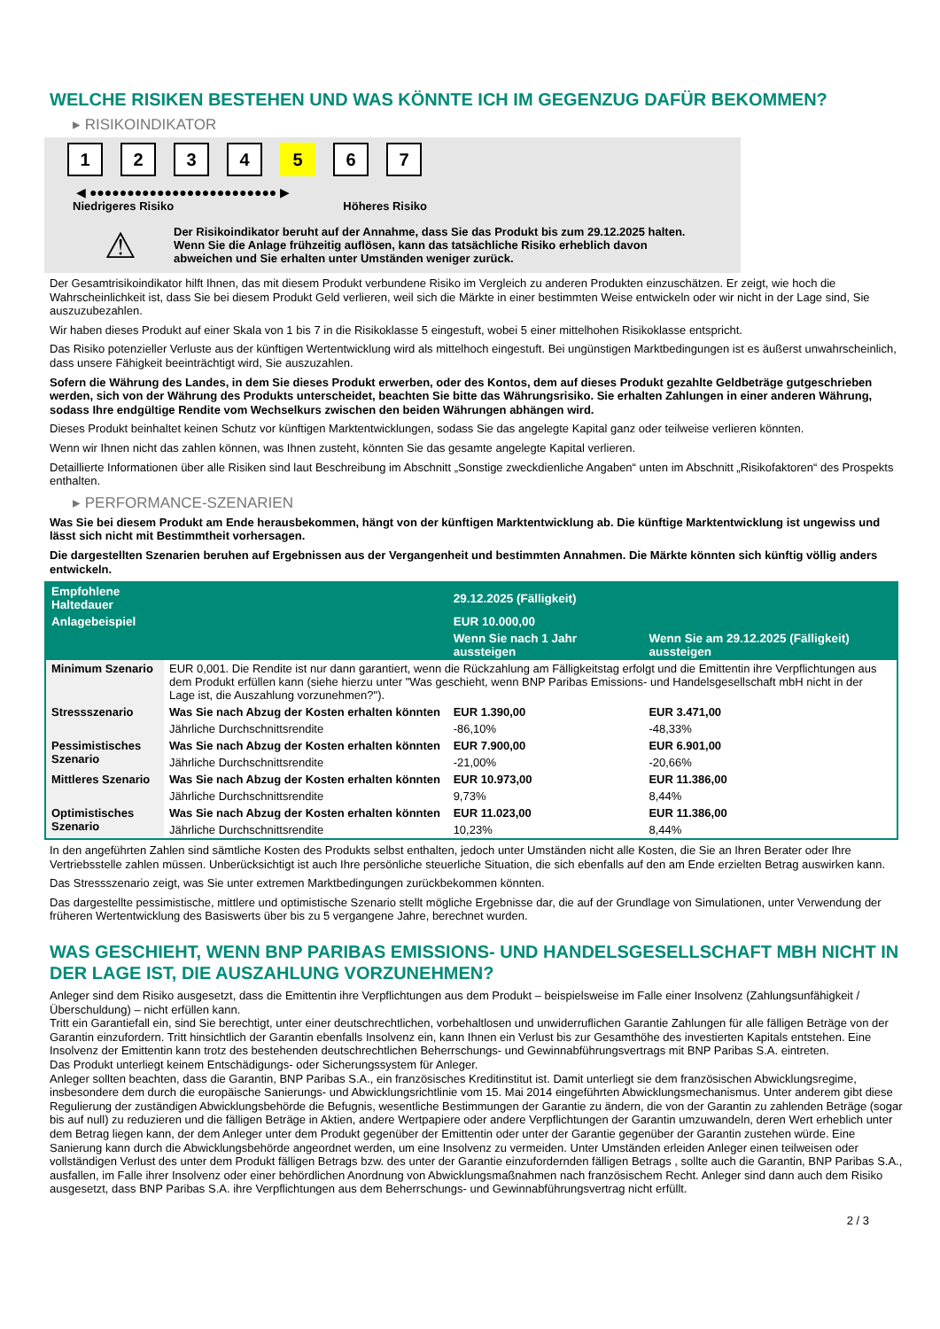WELCHE RISIKEN BESTEHEN UND WAS KÖNNTE ICH IM GEGENZUG DAFÜR BEKOMMEN?
▸ RISIKOINDIKATOR
1234 5 6 7
◀ ●●●●●●●●●●●●●●●●●●●●●●●●● ▶
Niedrigeres Risiko Höheres Risiko
⚠
Der Risikoindikator beruht auf der Annahme, dass Sie das Produkt bis zum 29.12.2025 halten.
Wenn Sie die Anlage frühzeitig auflösen, kann das tatsächliche Risiko erheblich davon abweichen und Sie erhalten unter Umständen weniger zurück.
Der Gesamtrisikoindikator hilft Ihnen, das mit diesem Produkt verbundene Risiko im Vergleich zu anderen Produkten einzuschätzen. Er zeigt, wie hoch die Wahrscheinlichkeit ist, dass Sie bei diesem Produkt Geld verlieren, weil sich die Märkte in einer bestimmten Weise entwickeln oder wir nicht in der Lage sind, Sie auszuzubezahlen.
Wir haben dieses Produkt auf einer Skala von 1 bis 7 in die Risikoklasse 5 eingestuft, wobei 5 einer mittelhohen Risikoklasse entspricht.
Das Risiko potenzieller Verluste aus der künftigen Wertentwicklung wird als mittelhoch eingestuft. Bei ungünstigen Marktbedingungen ist es äußerst unwahrscheinlich, dass unsere Fähigkeit beeinträchtigt wird, Sie auszuzahlen.
Sofern die Währung des Landes, in dem Sie dieses Produkt erwerben, oder des Kontos, dem auf dieses Produkt gezahlte Geldbeträge gutgeschrieben werden, sich von der Währung des Produkts unterscheidet, beachten Sie bitte das Währungsrisiko. Sie erhalten Zahlungen in einer anderen Währung, sodass Ihre endgültige Rendite vom Wechselkurs zwischen den beiden Währungen abhängen wird.
Dieses Produkt beinhaltet keinen Schutz vor künftigen Marktentwicklungen, sodass Sie das angelegte Kapital ganz oder teilweise verlieren könnten.
Wenn wir Ihnen nicht das zahlen können, was Ihnen zusteht, könnten Sie das gesamte angelegte Kapital verlieren.
Detaillierte Informationen über alle Risiken sind laut Beschreibung im Abschnitt „Sonstige zweckdienliche Angaben“ unten im Abschnitt „Risikofaktoren“ des Prospekts enthalten.
▸ PERFORMANCE-SZENARIEN
Was Sie bei diesem Produkt am Ende herausbekommen, hängt von der künftigen Marktentwicklung ab. Die künftige Marktentwicklung ist ungewiss und lässt sich nicht mit Bestimmtheit vorhersagen.
Die dargestellten Szenarien beruhen auf Ergebnissen aus der Vergangenheit und bestimmten Annahmen. Die Märkte könnten sich künftig völlig anders entwickeln.
| Empfohlene Haltedauer | | 29.12.2025 (Fälligkeit) | |
| --- | --- | --- | --- |
| Anlagebeispiel | | EUR 10.000,00 | |
| | | Wenn Sie nach 1 Jahr aussteigen | Wenn Sie am 29.12.2025 (Fälligkeit) aussteigen |
| Minimum Szenario | EUR 0,001. Die Rendite ist nur dann garantiert, wenn die Rückzahlung am Fälligkeitstag erfolgt und die Emittentin ihre Verpflichtungen aus dem Produkt erfüllen kann (siehe hierzu unter "Was geschieht, wenn BNP Paribas Emissions- und Handelsgesellschaft mbH nicht in der Lage ist, die Auszahlung vorzunehmen?"). | | |
| Stressszenario | Was Sie nach Abzug der Kosten erhalten könnten | EUR 1.390,00 | EUR 3.471,00 |
| | Jährliche Durchschnittsrendite | -86,10% | -48,33% |
| Pessimistisches Szenario | Was Sie nach Abzug der Kosten erhalten könnten | EUR 7.900,00 | EUR 6.901,00 |
| | Jährliche Durchschnittsrendite | -21,00% | -20,66% |
| Mittleres Szenario | Was Sie nach Abzug der Kosten erhalten könnten | EUR 10.973,00 | EUR 11.386,00 |
| | Jährliche Durchschnittsrendite | 9,73% | 8,44% |
| Optimistisches Szenario | Was Sie nach Abzug der Kosten erhalten könnten | EUR 11.023,00 | EUR 11.386,00 |
| | Jährliche Durchschnittsrendite | 10,23% | 8,44% |
In den angeführten Zahlen sind sämtliche Kosten des Produkts selbst enthalten, jedoch unter Umständen nicht alle Kosten, die Sie an Ihren Berater oder Ihre Vertriebsstelle zahlen müssen. Unberücksichtigt ist auch Ihre persönliche steuerliche Situation, die sich ebenfalls auf den am Ende erzielten Betrag auswirken kann.
Das Stressszenario zeigt, was Sie unter extremen Marktbedingungen zurückbekommen könnten.
Das dargestellte pessimistische, mittlere und optimistische Szenario stellt mögliche Ergebnisse dar, die auf der Grundlage von Simulationen, unter Verwendung der früheren Wertentwicklung des Basiswerts über bis zu 5 vergangene Jahre, berechnet wurden.
WAS GESCHIEHT, WENN BNP PARIBAS EMISSIONS- UND HANDELSGESELLSCHAFT MBH NICHT IN DER LAGE IST, DIE AUSZAHLUNG VORZUNEHMEN?
Anleger sind dem Risiko ausgesetzt, dass die Emittentin ihre Verpflichtungen aus dem Produkt – beispielsweise im Falle einer Insolvenz (Zahlungsunfähigkeit / Überschuldung) – nicht erfüllen kann.
Tritt ein Garantiefall ein, sind Sie berechtigt, unter einer deutschrechtlichen, vorbehaltlosen und unwiderruflichen Garantie Zahlungen für alle fälligen Beträge von der Garantin einzufordern. Tritt hinsichtlich der Garantin ebenfalls Insolvenz ein, kann Ihnen ein Verlust bis zur Gesamthöhe des investierten Kapitals entstehen. Eine Insolvenz der Emittentin kann trotz des bestehenden deutschrechtlichen Beherrschungs- und Gewinnabführungsvertrags mit BNP Paribas S.A. eintreten.
Das Produkt unterliegt keinem Entschädigungs- oder Sicherungssystem für Anleger.
Anleger sollten beachten, dass die Garantin, BNP Paribas S.A., ein französisches Kreditinstitut ist. Damit unterliegt sie dem französischen Abwicklungsregime, insbesondere dem durch die europäische Sanierungs- und Abwicklungsrichtlinie vom 15. Mai 2014 eingeführten Abwicklungsmechanismus. Unter anderem gibt diese Regulierung der zuständigen Abwicklungsbehörde die Befugnis, wesentliche Bestimmungen der Garantie zu ändern, die von der Garantin zu zahlenden Beträge (sogar bis auf null) zu reduzieren und die fälligen Beträge in Aktien, andere Wertpapiere oder andere Verpflichtungen der Garantin umzuwandeln, deren Wert erheblich unter dem Betrag liegen kann, der dem Anleger unter dem Produkt gegenüber der Emittentin oder unter der Garantie gegenüber der Garantin zustehen würde. Eine Sanierung kann durch die Abwicklungsbehörde angeordnet werden, um eine Insolvenz zu vermeiden. Unter Umständen erleiden Anleger einen teilweisen oder vollständigen Verlust des unter dem Produkt fälligen Betrags bzw. des unter der Garantie einzufordernden fälligen Betrags , sollte auch die Garantin, BNP Paribas S.A., ausfallen, im Falle ihrer Insolvenz oder einer behördlichen Anordnung von Abwicklungsmaßnahmen nach französischem Recht. Anleger sind dann auch dem Risiko ausgesetzt, dass BNP Paribas S.A. ihre Verpflichtungen aus dem Beherrschungs- und Gewinnabführungsvertrag nicht erfüllt.
2 / 3